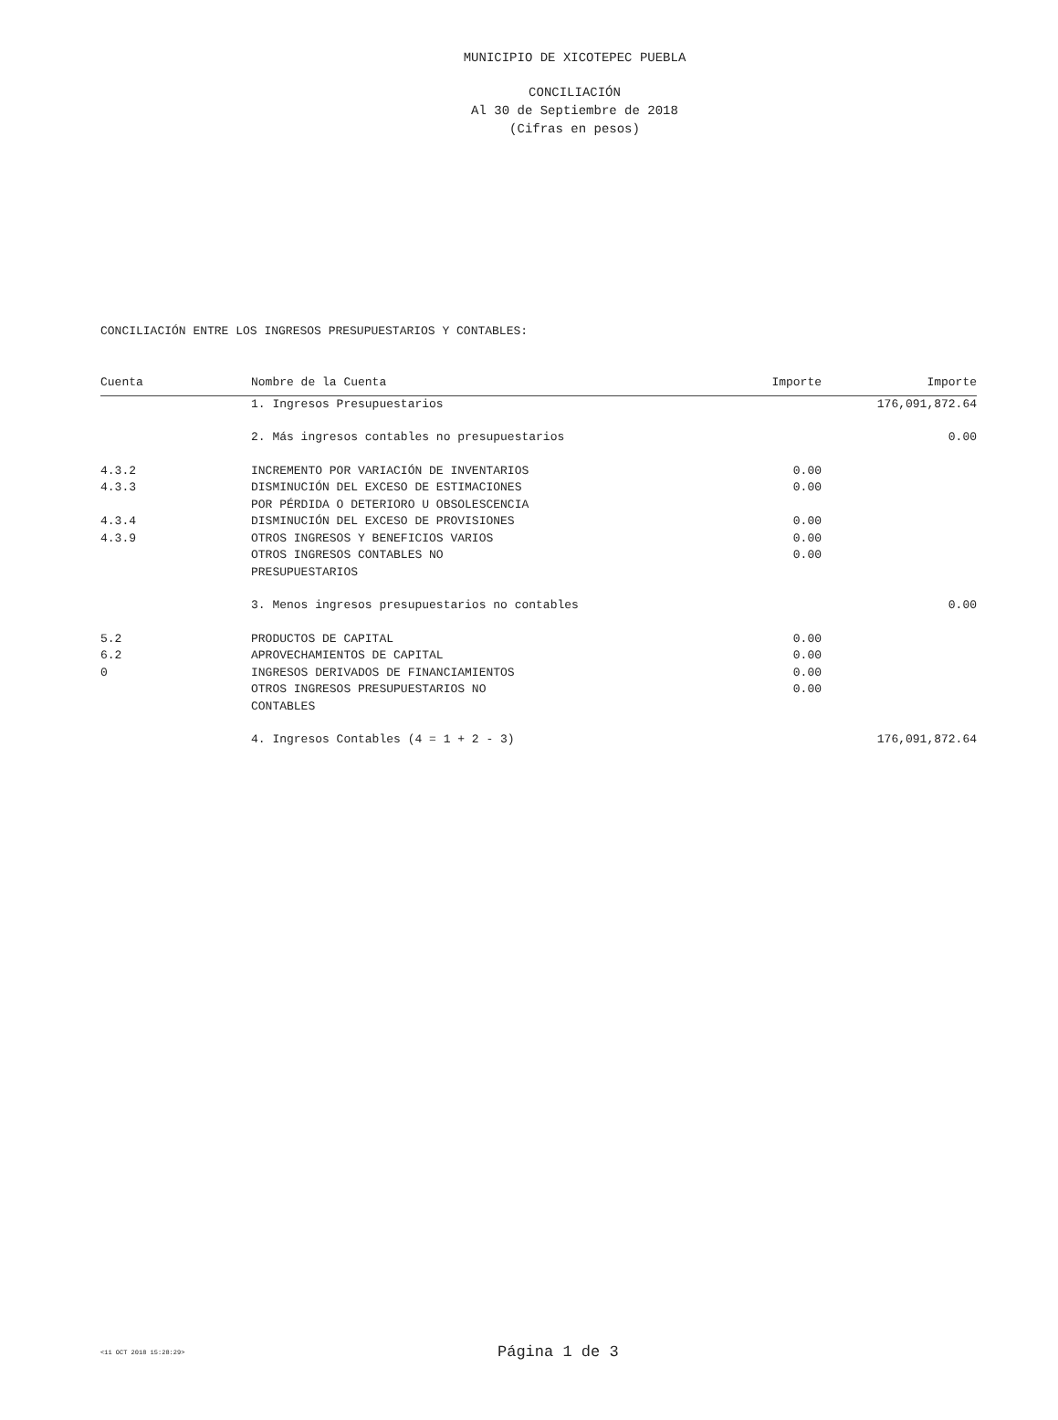MUNICIPIO DE XICOTEPEC PUEBLA
CONCILIACIÓN
Al 30 de Septiembre de 2018
(Cifras en pesos)
CONCILIACIÓN ENTRE LOS INGRESOS PRESUPUESTARIOS Y CONTABLES:
| Cuenta | Nombre de la Cuenta | Importe | Importe |
| --- | --- | --- | --- |
| | 1. Ingresos Presupuestarios | | 176,091,872.64 |
| | 2. Más ingresos contables no presupuestarios | | 0.00 |
| 4.3.2 | INCREMENTO POR VARIACIÓN DE INVENTARIOS | 0.00 | |
| 4.3.3 | DISMINUCIÓN DEL EXCESO DE ESTIMACIONES POR PÉRDIDA O DETERIORO U OBSOLESCENCIA | 0.00 | |
| 4.3.4 | DISMINUCIÓN DEL EXCESO DE PROVISIONES | 0.00 | |
| 4.3.9 | OTROS INGRESOS Y BENEFICIOS VARIOS | 0.00 | |
| | OTROS INGRESOS CONTABLES NO PRESUPUESTARIOS | 0.00 | |
| | 3. Menos ingresos presupuestarios no contables | | 0.00 |
| 5.2 | PRODUCTOS DE CAPITAL | 0.00 | |
| 6.2 | APROVECHAMIENTOS DE CAPITAL | 0.00 | |
| 0 | INGRESOS DERIVADOS DE FINANCIAMIENTOS | 0.00 | |
| | OTROS INGRESOS PRESUPUESTARIOS NO CONTABLES | 0.00 | |
| | 4. Ingresos Contables (4 = 1 + 2 - 3) | | 176,091,872.64 |
<11 OCT 2018 15:28:29> Página 1 de 3